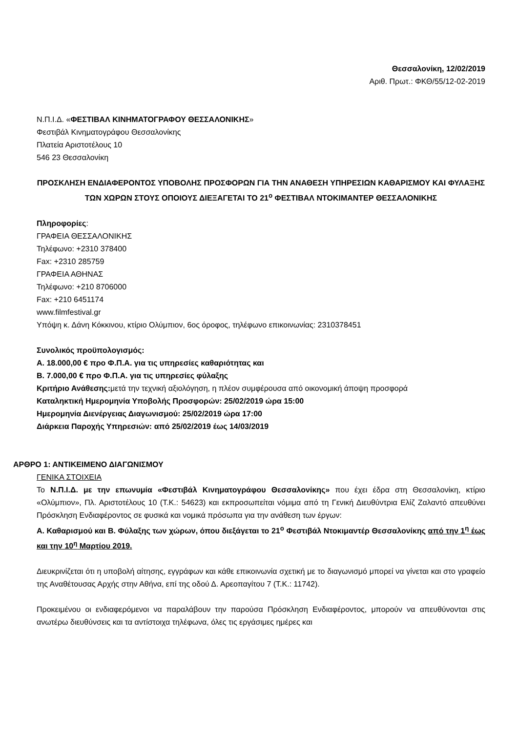Θεσσαλονίκη, 12/02/2019
Αριθ. Πρωτ.: ΦΚΘ/55/12-02-2019
Ν.Π.Ι.Δ. «ΦΕΣΤΙΒΑΛ ΚΙΝΗΜΑΤΟΓΡΑΦΟΥ ΘΕΣΣΑΛΟΝΙΚΗΣ»
Φεστιβάλ Κινηματογράφου Θεσσαλονίκης
Πλατεία Αριστοτέλους 10
546 23 Θεσσαλονίκη
ΠΡΟΣΚΛΗΣΗ ΕΝΔΙΑΦΕΡΟΝΤΟΣ ΥΠΟΒΟΛΗΣ ΠΡΟΣΦΟΡΩΝ ΓΙΑ ΤΗΝ ΑΝΑΘΕΣΗ ΥΠΗΡΕΣΙΩΝ ΚΑΘΑΡΙΣΜΟΥ ΚΑΙ ΦΥΛΑΞΗΣ ΤΩΝ ΧΩΡΩΝ ΣΤΟΥΣ ΟΠΟΙΟΥΣ ΔΙΕΞΑΓΕΤΑΙ ΤΟ 21<sup>ο</sup> ΦΕΣΤΙΒΑΛ ΝΤΟΚΙΜΑΝΤΕΡ ΘΕΣΣΑΛΟΝΙΚΗΣ
Πληροφορίες:
ΓΡΑΦΕΙΑ ΘΕΣΣΑΛΟΝΙΚΗΣ
Τηλέφωνο: +2310 378400
Fax: +2310 285759
ΓΡΑΦΕΙΑ ΑΘΗΝΑΣ
Τηλέφωνο: +210 8706000
Fax: +210 6451174
www.filmfestival.gr
Υπόψη κ. Δάνη Κόκκινου, κτίριο Ολύμπιον, 6ος όροφος, τηλέφωνο επικοινωνίας: 2310378451
Συνολικός προϋπολογισμός:
Α. 18.000,00 € προ Φ.Π.Α. για τις υπηρεσίες καθαριότητας και
Β. 7.000,00 € προ Φ.Π.Α. για τις υπηρεσίες φύλαξης
Κριτήριο Ανάθεσης: μετά την τεχνική αξιολόγηση, η πλέον συμφέρουσα από οικονομική άποψη προσφορά
Καταληκτική Ημερομηνία Υποβολής Προσφορών: 25/02/2019 ώρα 15:00
Ημερομηνία Διενέργειας Διαγωνισμού: 25/02/2019 ώρα 17:00
Διάρκεια Παροχής Υπηρεσιών: από 25/02/2019 έως 14/03/2019
ΑΡΘΡΟ 1: ΑΝΤΙΚΕΙΜΕΝΟ ΔΙΑΓΩΝΙΣΜΟΥ
ΓΕΝΙΚΑ ΣΤΟΙΧΕΙΑ
Το Ν.Π.Ι.Δ. με την επωνυμία «Φεστιβάλ Κινηματογράφου Θεσσαλονίκης» που έχει έδρα στη Θεσσαλονίκη, κτίριο «Ολύμπιον», Πλ. Αριστοτέλους 10 (Τ.Κ.: 54623) και εκπροσωπείται νόμιμα από τη Γενική Διευθύντρια Ελίζ Ζαλαντό απευθύνει Πρόσκληση Ενδιαφέροντος σε φυσικά και νομικά πρόσωπα για την ανάθεση των έργων:
Α. Καθαρισμού και Β. Φύλαξης των χώρων, όπου διεξάγεται το 21<sup>ο</sup> Φεστιβάλ Ντοκιμαντέρ Θεσσαλονίκης από την 1<sup>η</sup> έως και την 10<sup>η</sup> Μαρτίου 2019.
Διευκρινίζεται ότι η υποβολή αίτησης, εγγράφων και κάθε επικοινωνία σχετική με το διαγωνισμό μπορεί να γίνεται και στο γραφείο της Αναθέτουσας Αρχής στην Αθήνα, επί της οδού Δ. Αρεοπαγίτου 7 (Τ.Κ.: 11742).
Προκειμένου οι ενδιαφερόμενοι να παραλάβουν την παρούσα Πρόσκληση Ενδιαφέροντος, μπορούν να απευθύνονται στις ανωτέρω διευθύνσεις και τα αντίστοιχα τηλέφωνα, όλες τις εργάσιμες ημέρες και